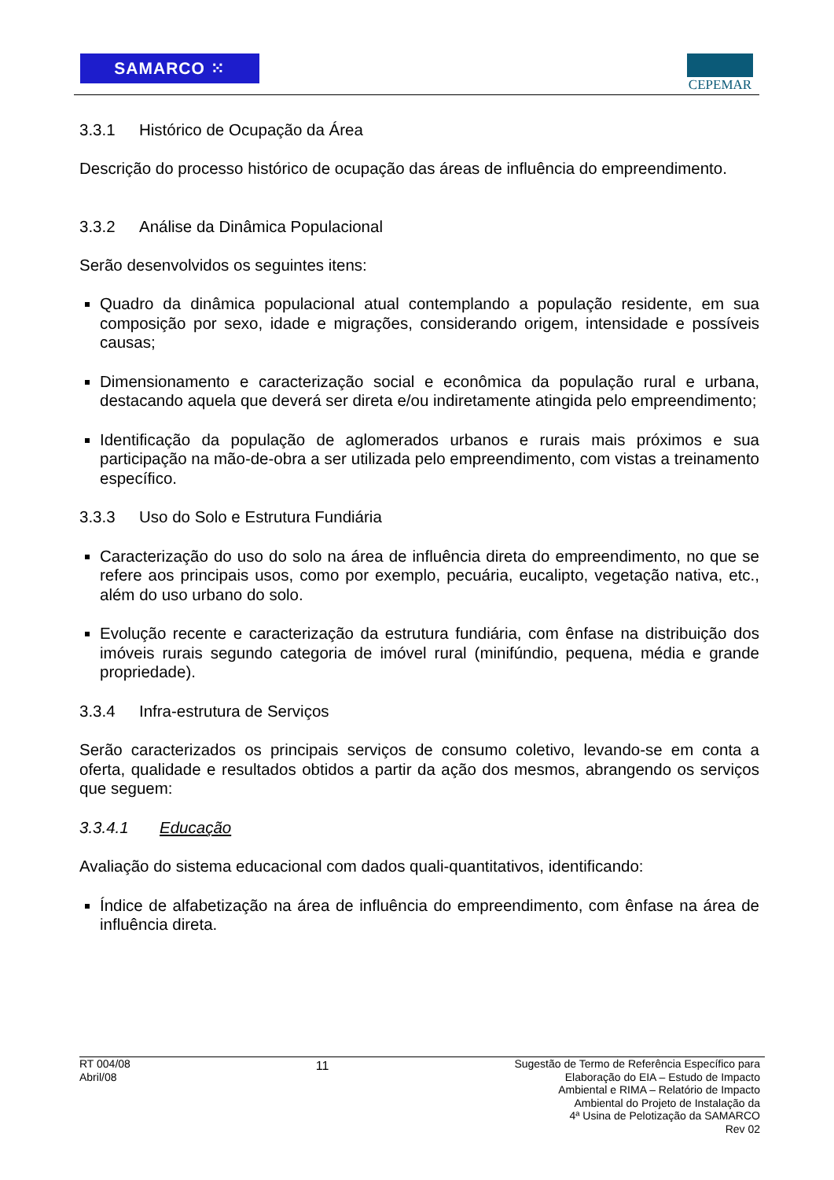SAMARCO ⁙
CEPEMAR
3.3.1 Histórico de Ocupação da Área
Descrição do processo histórico de ocupação das áreas de influência do empreendimento.
3.3.2 Análise da Dinâmica Populacional
Serão desenvolvidos os seguintes itens:
Quadro da dinâmica populacional atual contemplando a população residente, em sua composição por sexo, idade e migrações, considerando origem, intensidade e possíveis causas;
Dimensionamento e caracterização social e econômica da população rural e urbana, destacando aquela que deverá ser direta e/ou indiretamente atingida pelo empreendimento;
Identificação da população de aglomerados urbanos e rurais mais próximos e sua participação na mão-de-obra a ser utilizada pelo empreendimento, com vistas a treinamento específico.
3.3.3 Uso do Solo e Estrutura Fundiária
Caracterização do uso do solo na área de influência direta do empreendimento, no que se refere aos principais usos, como por exemplo, pecuária, eucalipto, vegetação nativa, etc., além do uso urbano do solo.
Evolução recente e caracterização da estrutura fundiária, com ênfase na distribuição dos imóveis rurais segundo categoria de imóvel rural (minifúndio, pequena, média e grande propriedade).
3.3.4 Infra-estrutura de Serviços
Serão caracterizados os principais serviços de consumo coletivo, levando-se em conta a oferta, qualidade e resultados obtidos a partir da ação dos mesmos, abrangendo os serviços que seguem:
3.3.4.1 Educação
Avaliação do sistema educacional com dados quali-quantitativos, identificando:
Índice de alfabetização na área de influência do empreendimento, com ênfase na área de influência direta.
RT 004/08
Abril/08
11
Sugestão de Termo de Referência Específico para
Elaboração do EIA – Estudo de Impacto
Ambiental e RIMA – Relatório de Impacto
Ambiental do Projeto de Instalação da
4ª Usina de Pelotização da SAMARCO
Rev 02